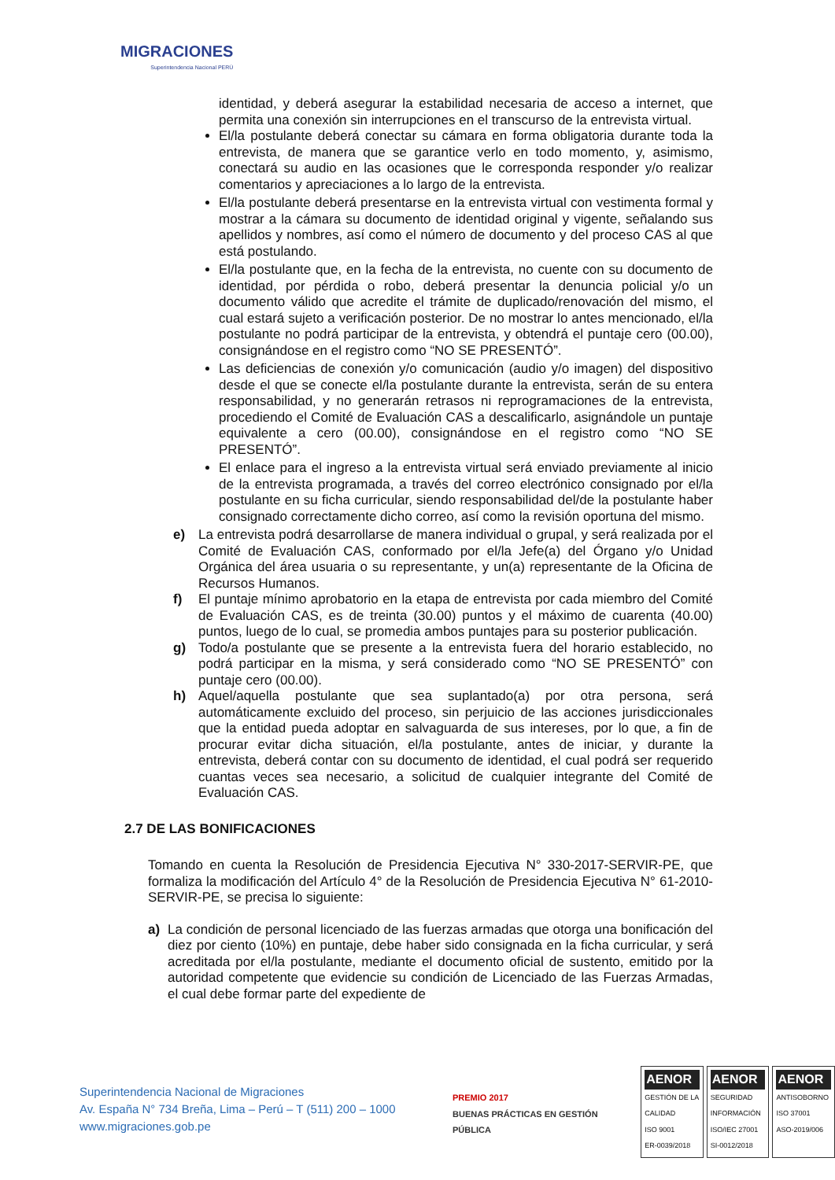MIGRACIONES
Superintendencia Nacional PERÚ
identidad, y deberá asegurar la estabilidad necesaria de acceso a internet, que permita una conexión sin interrupciones en el transcurso de la entrevista virtual.
El/la postulante deberá conectar su cámara en forma obligatoria durante toda la entrevista, de manera que se garantice verlo en todo momento, y, asimismo, conectará su audio en las ocasiones que le corresponda responder y/o realizar comentarios y apreciaciones a lo largo de la entrevista.
El/la postulante deberá presentarse en la entrevista virtual con vestimenta formal y mostrar a la cámara su documento de identidad original y vigente, señalando sus apellidos y nombres, así como el número de documento y del proceso CAS al que está postulando.
El/la postulante que, en la fecha de la entrevista, no cuente con su documento de identidad, por pérdida o robo, deberá presentar la denuncia policial y/o un documento válido que acredite el trámite de duplicado/renovación del mismo, el cual estará sujeto a verificación posterior. De no mostrar lo antes mencionado, el/la postulante no podrá participar de la entrevista, y obtendrá el puntaje cero (00.00), consignándose en el registro como “NO SE PRESENTÓ”.
Las deficiencias de conexión y/o comunicación (audio y/o imagen) del dispositivo desde el que se conecte el/la postulante durante la entrevista, serán de su entera responsabilidad, y no generarán retrasos ni reprogramaciones de la entrevista, procediendo el Comité de Evaluación CAS a descalificarlo, asignándole un puntaje equivalente a cero (00.00), consignándose en el registro como “NO SE PRESENTÓ”.
El enlace para el ingreso a la entrevista virtual será enviado previamente al inicio de la entrevista programada, a través del correo electrónico consignado por el/la postulante en su ficha curricular, siendo responsabilidad del/de la postulante haber consignado correctamente dicho correo, así como la revisión oportuna del mismo.
e) La entrevista podrá desarrollarse de manera individual o grupal, y será realizada por el Comité de Evaluación CAS, conformado por el/la Jefe(a) del Órgano y/o Unidad Orgánica del área usuaria o su representante, y un(a) representante de la Oficina de Recursos Humanos.
f) El puntaje mínimo aprobatorio en la etapa de entrevista por cada miembro del Comité de Evaluación CAS, es de treinta (30.00) puntos y el máximo de cuarenta (40.00) puntos, luego de lo cual, se promedia ambos puntajes para su posterior publicación.
g) Todo/a postulante que se presente a la entrevista fuera del horario establecido, no podrá participar en la misma, y será considerado como “NO SE PRESENTÓ” con puntaje cero (00.00).
h) Aquel/aquella postulante que sea suplantado(a) por otra persona, será automáticamente excluido del proceso, sin perjuicio de las acciones jurisdiccionales que la entidad pueda adoptar en salvaguarda de sus intereses, por lo que, a fin de procurar evitar dicha situación, el/la postulante, antes de iniciar, y durante la entrevista, deberá contar con su documento de identidad, el cual podrá ser requerido cuantas veces sea necesario, a solicitud de cualquier integrante del Comité de Evaluación CAS.
2.7 DE LAS BONIFICACIONES
Tomando en cuenta la Resolución de Presidencia Ejecutiva N° 330-2017-SERVIR-PE, que formaliza la modificación del Artículo 4° de la Resolución de Presidencia Ejecutiva N° 61-2010-SERVIR-PE, se precisa lo siguiente:
a) La condición de personal licenciado de las fuerzas armadas que otorga una bonificación del diez por ciento (10%) en puntaje, debe haber sido consignada en la ficha curricular, y será acreditada por el/la postulante, mediante el documento oficial de sustento, emitido por la autoridad competente que evidencie su condición de Licenciado de las Fuerzas Armadas, el cual debe formar parte del expediente de
Superintendencia Nacional de Migraciones
Av. España N° 734 Breña, Lima – Perú – T (511) 200 – 1000
www.migraciones.gob.pe
PREMIO 2017
BUENAS PRÁCTICAS EN GESTIÓN PÚBLICA
AENOR
GESTIÓN DE LA CALIDAD
ISO 9001
ER-0039/2018
AENOR
SEGURIDAD INFORMACIÓN
ISO/IEC 27001
SI-0012/2018
AENOR
ANTISOBORNO
ISO 37001
ASO-2019/006